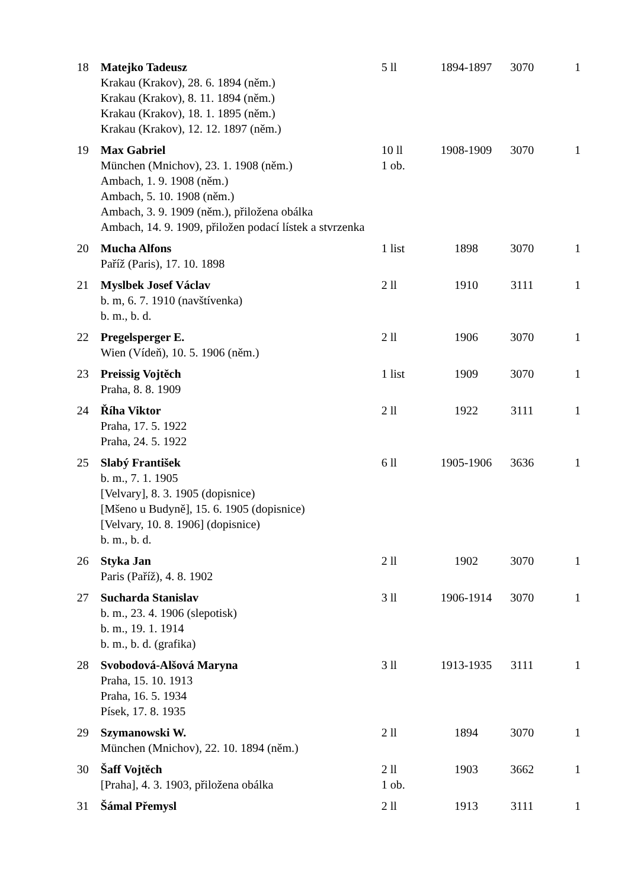| 18 | Matejko Tadeusz Krakau (Krakov), 28. 6. 1894 (něm.) Krakau (Krakov), 8. 11. 1894 (něm.) Krakau (Krakov), 18. 1. 1895 (něm.) Krakau (Krakov), 12. 12. 1897 (něm.) | 5 ll | 1894-1897 | 3070 | 1 |
| 19 | Max Gabriel München (Mnichov), 23. 1. 1908 (něm.) Ambach, 1. 9. 1908 (něm.) Ambach, 5. 10. 1908 (něm.) Ambach, 3. 9. 1909 (něm.), přiložena obálka Ambach, 14. 9. 1909, přiložen podací lístek a stvrzenka | 10 ll 1 ob. | 1908-1909 | 3070 | 1 |
| 20 | Mucha Alfons Paříž (Paris), 17. 10. 1898 | 1 list | 1898 | 3070 | 1 |
| 21 | Myslbek Josef Václav b. m, 6. 7. 1910 (navštívenka) b. m., b. d. | 2 ll | 1910 | 3111 | 1 |
| 22 | Pregelsperger E. Wien (Vídeň), 10. 5. 1906 (něm.) | 2 ll | 1906 | 3070 | 1 |
| 23 | Preissig Vojtěch Praha, 8. 8. 1909 | 1 list | 1909 | 3070 | 1 |
| 24 | Říha Viktor Praha, 17. 5. 1922 Praha, 24. 5. 1922 | 2 ll | 1922 | 3111 | 1 |
| 25 | Slabý František b. m., 7. 1. 1905 [Velvary], 8. 3. 1905 (dopisnice) [Mšeno u Budyně], 15. 6. 1905 (dopisnice) [Velvary, 10. 8. 1906] (dopisnice) b. m., b. d. | 6 ll | 1905-1906 | 3636 | 1 |
| 26 | Styka Jan Paris (Paříž), 4. 8. 1902 | 2 ll | 1902 | 3070 | 1 |
| 27 | Sucharda Stanislav b. m., 23. 4. 1906 (slepotisk) b. m., 19. 1. 1914 b. m., b. d. (grafika) | 3 ll | 1906-1914 | 3070 | 1 |
| 28 | Svobodová-Alšová Maryna Praha, 15. 10. 1913 Praha, 16. 5. 1934 Písek, 17. 8. 1935 | 3 ll | 1913-1935 | 3111 | 1 |
| 29 | Szymanowski W. München (Mnichov), 22. 10. 1894 (něm.) | 2 ll | 1894 | 3070 | 1 |
| 30 | Šaff Vojtěch [Praha], 4. 3. 1903, přiložena obálka | 2 ll 1 ob. | 1903 | 3662 | 1 |
| 31 | Šámal Přemysl | 2 ll | 1913 | 3111 | 1 |